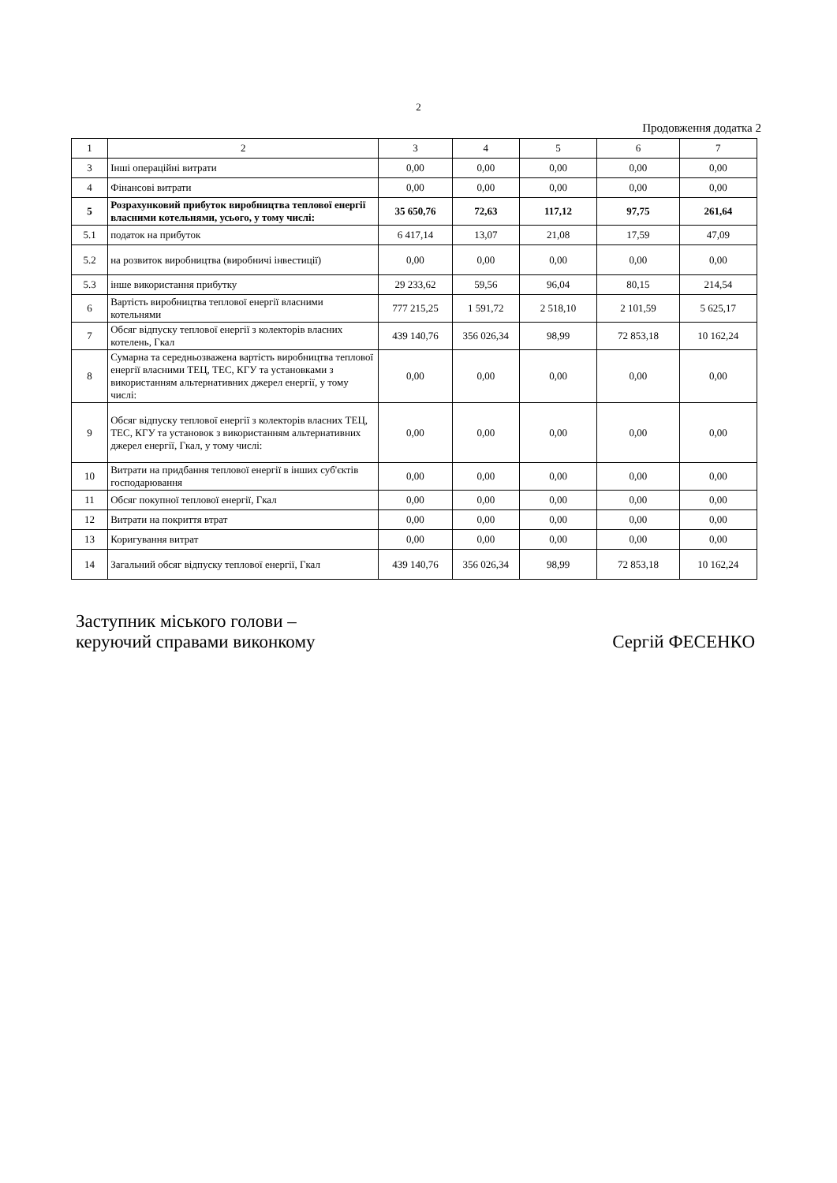2
Продовження додатка 2
| 1 | 2 | 3 | 4 | 5 | 6 | 7 |
| --- | --- | --- | --- | --- | --- | --- |
| 3 | Інші операційні витрати | 0,00 | 0,00 | 0,00 | 0,00 | 0,00 |
| 4 | Фінансові витрати | 0,00 | 0,00 | 0,00 | 0,00 | 0,00 |
| 5 | Розрахунковий прибуток виробництва теплової енергії власними котельнями, усього, у тому числі: | 35 650,76 | 72,63 | 117,12 | 97,75 | 261,64 |
| 5.1 | податок на прибуток | 6 417,14 | 13,07 | 21,08 | 17,59 | 47,09 |
| 5.2 | на розвиток виробництва (виробничі інвестиції) | 0,00 | 0,00 | 0,00 | 0,00 | 0,00 |
| 5.3 | інше використання прибутку | 29 233,62 | 59,56 | 96,04 | 80,15 | 214,54 |
| 6 | Вартість виробництва теплової енергії власними котельнями | 777 215,25 | 1 591,72 | 2 518,10 | 2 101,59 | 5 625,17 |
| 7 | Обсяг відпуску теплової енергії з колекторів власних котелень, Гкал | 439 140,76 | 356 026,34 | 98,99 | 72 853,18 | 10 162,24 |
| 8 | Сумарна та середньозважена вартість виробництва теплової енергії власними ТЕЦ, ТЕС, КГУ та установками з використанням альтернативних джерел енергії, у тому числі: | 0,00 | 0,00 | 0,00 | 0,00 | 0,00 |
| 9 | Обсяг відпуску теплової енергії з колекторів власних ТЕЦ, ТЕС, КГУ та установок з використанням альтернативних джерел енергії, Гкал, у тому числі: | 0,00 | 0,00 | 0,00 | 0,00 | 0,00 |
| 10 | Витрати на придбання теплової енергії в інших суб'єктів господарювання | 0,00 | 0,00 | 0,00 | 0,00 | 0,00 |
| 11 | Обсяг покупної теплової енергії, Гкал | 0,00 | 0,00 | 0,00 | 0,00 | 0,00 |
| 12 | Витрати на покриття втрат | 0,00 | 0,00 | 0,00 | 0,00 | 0,00 |
| 13 | Коригування витрат | 0,00 | 0,00 | 0,00 | 0,00 | 0,00 |
| 14 | Загальний обсяг відпуску теплової енергії, Гкал | 439 140,76 | 356 026,34 | 98,99 | 72 853,18 | 10 162,24 |
Заступник міського голови –
керуючий справами виконкому
Сергій ФЕСЕНКО